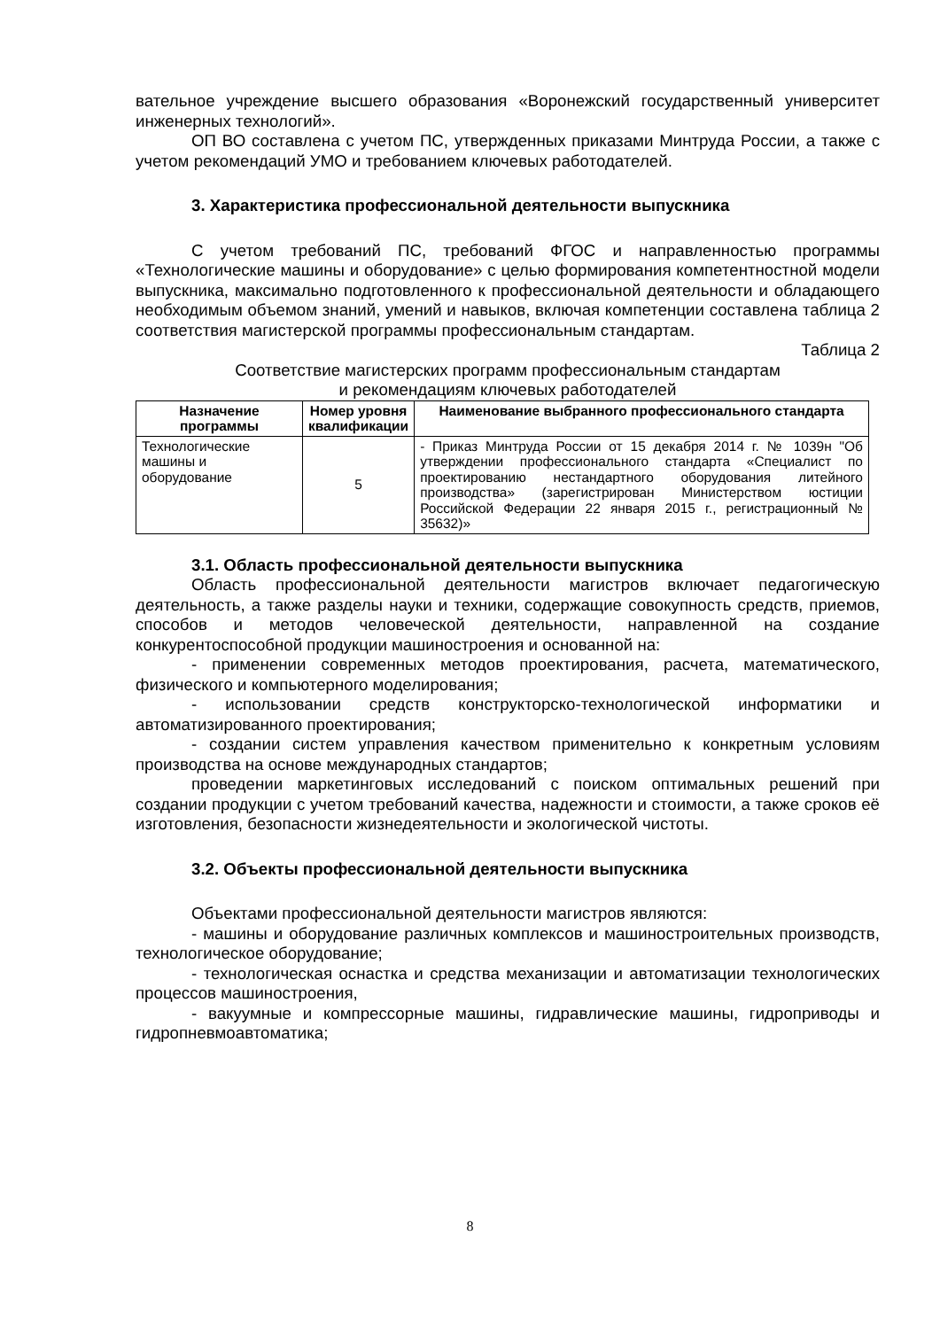вательное учреждение высшего образования «Воронежский государственный университет инженерных технологий».
ОП ВО составлена с учетом ПС, утвержденных приказами Минтруда России, а также с учетом рекомендаций УМО и требованием ключевых работодателей.
3. Характеристика профессиональной деятельности выпускника
С учетом требований ПС, требований ФГОС и направленностью программы «Технологические машины и оборудование» с целью формирования компетентностной модели выпускника, максимально подготовленного к профессиональной деятельности и обладающего необходимым объемом знаний, умений и навыков, включая компетенции составлена таблица 2 соответствия магистерской программы профессиональным стандартам.
Таблица 2
Соответствие магистерских программ профессиональным стандартам
и рекомендациям ключевых работодателей
| Назначение программы | Номер уровня квалификации | Наименование выбранного профессионального стандарта |
| --- | --- | --- |
| Технологические машины и оборудование | 5 | - Приказ Минтруда России от 15 декабря 2014 г. № 1039н "Об утверждении профессионального стандарта «Специалист по проектированию нестандартного оборудования литейного производства» (зарегистрирован Министерством юстиции Российской Федерации 22 января 2015 г., регистрационный № 35632)» |
3.1. Область профессиональной деятельности выпускника
Область профессиональной деятельности магистров включает педагогическую деятельность, а также разделы науки и техники, содержащие совокупность средств, приемов, способов и методов человеческой деятельности, направленной на создание конкурентоспособной продукции машиностроения и основанной на:
- применении современных методов проектирования, расчета, математического, физического и компьютерного моделирования;
- использовании средств конструкторско-технологической информатики и автоматизированного проектирования;
- создании систем управления качеством применительно к конкретным условиям производства на основе международных стандартов;
проведении маркетинговых исследований с поиском оптимальных решений при создании продукции с учетом требований качества, надежности и стоимости, а также сроков её изготовления, безопасности жизнедеятельности и экологической чистоты.
3.2. Объекты профессиональной деятельности выпускника
Объектами профессиональной деятельности магистров являются:
- машины и оборудование различных комплексов и машиностроительных производств, технологическое оборудование;
- технологическая оснастка и средства механизации и автоматизации технологических процессов машиностроения,
- вакуумные и компрессорные машины, гидравлические машины, гидроприводы и гидропневмоавтоматика;
8